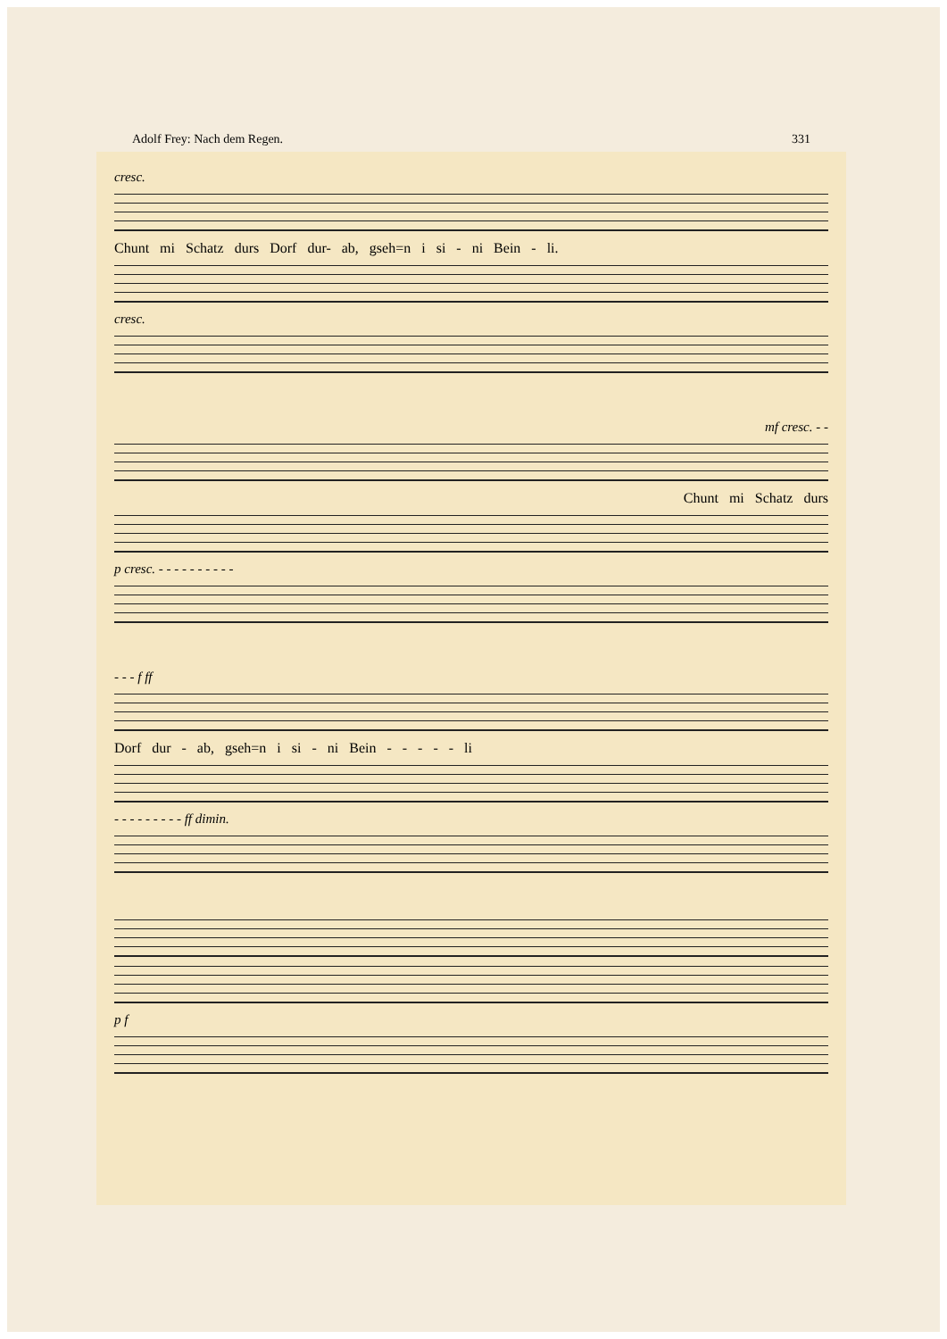Adolf Frey: Nach dem Regen. 331
cresc.
Chunt mi Schatz durs Dorf dur- ab, gseh=n i si - ni Bein - li.
cresc.
mf cresc. - -
Chunt mi Schatz durs
p cresc. - - - - - - - - - -
- - - f ff
Dorf dur - ab, gseh=n i si - ni Bein - - - - - li
- - - - - - - - - ff dimin.
p f